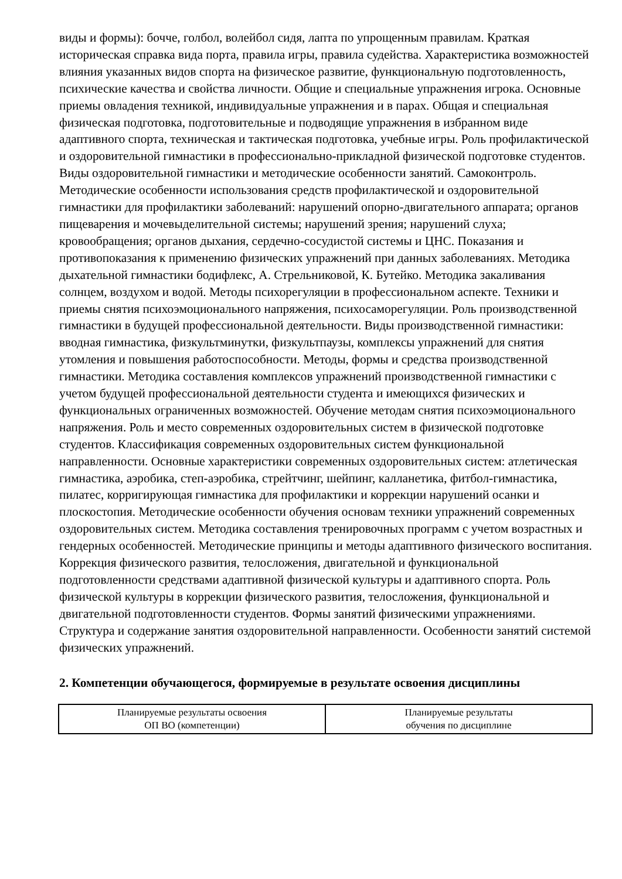виды и формы): бочче, голбол, волейбол сидя, лапта по упрощенным правилам. Краткая историческая справка вида порта, правила игры, правила судейства. Характеристика возможностей влияния указанных видов спорта на физическое развитие, функциональную подготовленность, психические качества и свойства личности. Общие и специальные упражнения игрока. Основные приемы овладения техникой, индивидуальные упражнения и в парах. Общая и специальная физическая подготовка, подготовительные и подводящие упражнения в избранном виде адаптивного спорта, техническая и тактическая подготовка, учебные игры. Роль профилактической и оздоровительной гимнастики в профессионально-прикладной физической подготовке студентов. Виды оздоровительной гимнастики и методические особенности занятий. Самоконтроль. Методические особенности использования средств профилактической и оздоровительной гимнастики для профилактики заболеваний: нарушений опорно-двигательного аппарата; органов пищеварения и мочевыделительной системы; нарушений зрения; нарушений слуха; кровообращения; органов дыхания, сердечно-сосудистой системы и ЦНС. Показания и противопоказания к применению физических упражнений при данных заболеваниях. Методика дыхательной гимнастики бодифлекс, А. Стрельниковой, К. Бутейко. Методика закаливания солнцем, воздухом и водой. Методы психорегуляции в профессиональном аспекте. Техники и приемы снятия психоэмоционального напряжения, психосаморегуляции. Роль производственной гимнастики в будущей профессиональной деятельности. Виды производственной гимнастики: вводная гимнастика, физкультминутки, физкультпаузы, комплексы упражнений для снятия утомления и повышения работоспособности. Методы, формы и средства производственной гимнастики. Методика составления комплексов упражнений производственной гимнастики с учетом будущей профессиональной деятельности студента и имеющихся физических и функциональных ограниченных возможностей. Обучение методам снятия психоэмоционального напряжения. Роль и место современных оздоровительных систем в физической подготовке студентов. Классификация современных оздоровительных систем функциональной направленности. Основные характеристики современных оздоровительных систем: атлетическая гимнастика, аэробика, степ-аэробика, стрейтчинг, шейпинг, калланетика, фитбол-гимнастика, пилатес, корригирующая гимнастика для профилактики и коррекции нарушений осанки и плоскостопия. Методические особенности обучения основам техники упражнений современных оздоровительных систем. Методика составления тренировочных программ с учетом возрастных и гендерных особенностей. Методические принципы и методы адаптивного физического воспитания. Коррекция физического развития, телосложения, двигательной и функциональной подготовленности средствами адаптивной физической культуры и адаптивного спорта. Роль физической культуры в коррекции физического развития, телосложения, функциональной и двигательной подготовленности студентов. Формы занятий физическими упражнениями. Структура и содержание занятия оздоровительной направленности. Особенности занятий системой физических упражнений.
2. Компетенции обучающегося, формируемые в результате освоения дисциплины
| Планируемые результаты освоения ОП ВО (компетенции) | Планируемые результаты обучения по дисциплине |